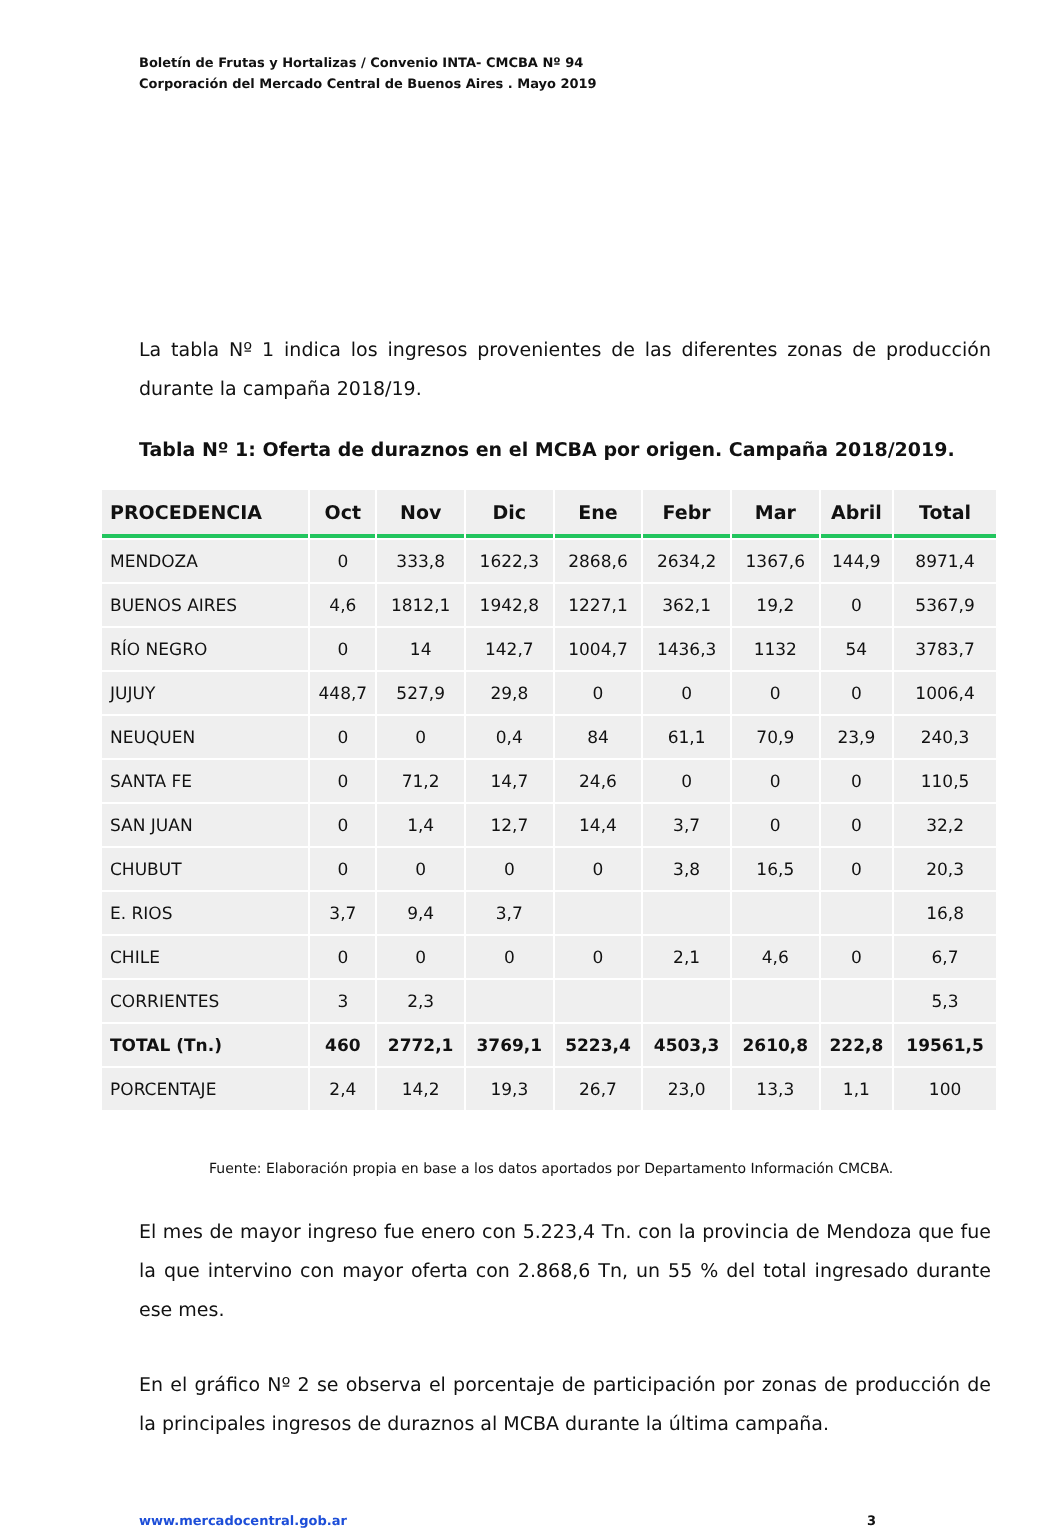Boletín de Frutas y Hortalizas / Convenio INTA- CMCBA Nº 94
Corporación del Mercado Central de Buenos Aires . Mayo 2019
La tabla Nº 1 indica los ingresos provenientes de las diferentes zonas de producción durante la campaña 2018/19.
Tabla Nº 1: Oferta de duraznos en el MCBA por origen. Campaña 2018/2019.
| PROCEDENCIA | Oct | Nov | Dic | Ene | Febr | Mar | Abril | Total |
| --- | --- | --- | --- | --- | --- | --- | --- | --- |
| MENDOZA | 0 | 333,8 | 1622,3 | 2868,6 | 2634,2 | 1367,6 | 144,9 | 8971,4 |
| BUENOS AIRES | 4,6 | 1812,1 | 1942,8 | 1227,1 | 362,1 | 19,2 | 0 | 5367,9 |
| RÍO NEGRO | 0 | 14 | 142,7 | 1004,7 | 1436,3 | 1132 | 54 | 3783,7 |
| JUJUY | 448,7 | 527,9 | 29,8 | 0 | 0 | 0 | 0 | 1006,4 |
| NEUQUEN | 0 | 0 | 0,4 | 84 | 61,1 | 70,9 | 23,9 | 240,3 |
| SANTA FE | 0 | 71,2 | 14,7 | 24,6 | 0 | 0 | 0 | 110,5 |
| SAN JUAN | 0 | 1,4 | 12,7 | 14,4 | 3,7 | 0 | 0 | 32,2 |
| CHUBUT | 0 | 0 | 0 | 0 | 3,8 | 16,5 | 0 | 20,3 |
| E. RIOS | 3,7 | 9,4 | 3,7 | | | | | 16,8 |
| CHILE | 0 | 0 | 0 | 0 | 2,1 | 4,6 | 0 | 6,7 |
| CORRIENTES | 3 | 2,3 | | | | | | 5,3 |
| TOTAL (Tn.) | 460 | 2772,1 | 3769,1 | 5223,4 | 4503,3 | 2610,8 | 222,8 | 19561,5 |
| PORCENTAJE | 2,4 | 14,2 | 19,3 | 26,7 | 23,0 | 13,3 | 1,1 | 100 |
Fuente: Elaboración propia en base a los datos aportados por Departamento Información CMCBA.
El mes de mayor ingreso fue enero con 5.223,4 Tn. con la provincia de Mendoza que fue la que intervino con mayor oferta con 2.868,6 Tn, un 55 % del total ingresado durante ese mes.
En el gráfico Nº 2 se observa el porcentaje de participación por zonas de producción de la principales ingresos de duraznos al MCBA durante la última campaña.
www.mercadocentral.gob.ar 3